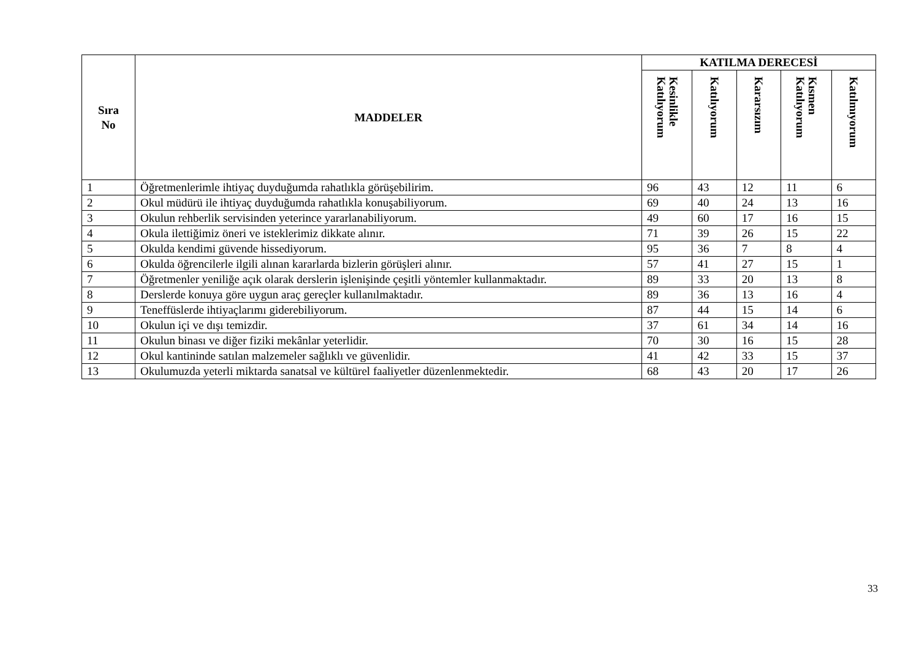| Sıra No | MADDELER | KATILMA DERECESİ | | | | |
| --- | --- | --- | --- | --- | --- | --- |
| | | Kesinlikle Katılıyorum | Katılıyorum | Kararsızım | Kısmen Katılıyorum | Katılmıyorum |
| 1 | Öğretmenlerimle ihtiyaç duyduğumda rahatlıkla görüşebilirim. | 96 | 43 | 12 | 11 | 6 |
| 2 | Okul müdürü ile ihtiyaç duyduğumda rahatlıkla konuşabiliyorum. | 69 | 40 | 24 | 13 | 16 |
| 3 | Okulun rehberlik servisinden yeterince yararlanabiliyorum. | 49 | 60 | 17 | 16 | 15 |
| 4 | Okula ilettiğimiz öneri ve isteklerimiz dikkate alınır. | 71 | 39 | 26 | 15 | 22 |
| 5 | Okulda kendimi güvende hissediyorum. | 95 | 36 | 7 | 8 | 4 |
| 6 | Okulda öğrencilerle ilgili alınan kararlarda bizlerin görüşleri alınır. | 57 | 41 | 27 | 15 | 1 |
| 7 | Öğretmenler yeniliğe açık olarak derslerin işlenişinde çeşitli yöntemler kullanmaktadır. | 89 | 33 | 20 | 13 | 8 |
| 8 | Derslerde konuya göre uygun araç gereçler kullanılmaktadır. | 89 | 36 | 13 | 16 | 4 |
| 9 | Teneffüslerde ihtiyaçlarımı giderebiliyorum. | 87 | 44 | 15 | 14 | 6 |
| 10 | Okulun içi ve dışı temizdir. | 37 | 61 | 34 | 14 | 16 |
| 11 | Okulun binası ve diğer fiziki mekânlar yeterlidir. | 70 | 30 | 16 | 15 | 28 |
| 12 | Okul kantininde satılan malzemeler sağlıklı ve güvenlidir. | 41 | 42 | 33 | 15 | 37 |
| 13 | Okulumuzda yeterli miktarda sanatsal ve kültürel faaliyetler düzenlenmektedir. | 68 | 43 | 20 | 17 | 26 |
33